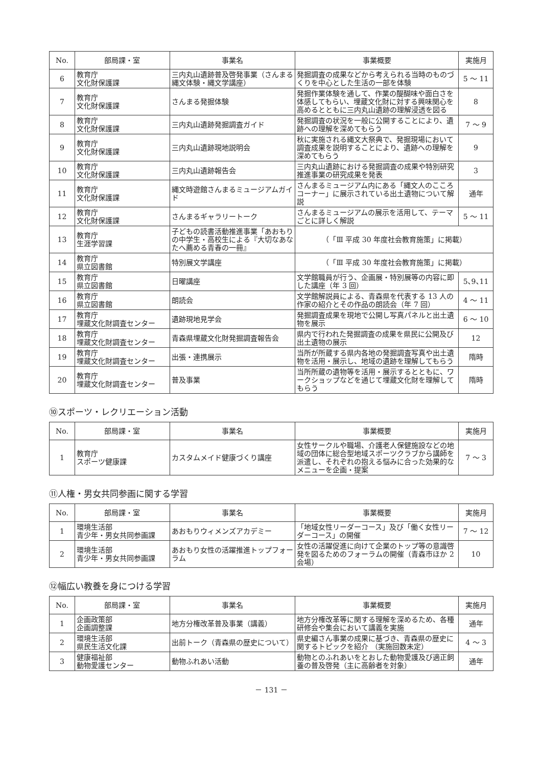| No. | 部局課・室 | 事業名 | 事業概要 | 実施月 |
| --- | --- | --- | --- | --- |
| 6 | 教育庁 文化財保護課 | 三内丸山遺跡普及啓発事業（さんまる縄文体験・縄文学講座） | 発掘調査の成果などから考えられる当時のものづくりを中心とした生活の一部を体験 | 5 〜 11 |
| 7 | 教育庁 文化財保護課 | さんまる発掘体験 | 発掘作業体験を通して、作業の醍醐味や面白さを体感してもらい、埋蔵文化財に対する興味関心を高めるとともに三内丸山遺跡の理解浸透を図る | 8 |
| 8 | 教育庁 文化財保護課 | 三内丸山遺跡発掘調査ガイド | 発掘調査の状況を一般に公開することにより、遺跡への理解を深めてもらう | 7 〜 9 |
| 9 | 教育庁 文化財保護課 | 三内丸山遺跡現地説明会 | 秋に実施される縄文大祭典で、発掘現場において調査成果を説明することにより、遺跡への理解を深めてもらう | 9 |
| 10 | 教育庁 文化財保護課 | 三内丸山遺跡報告会 | 三内丸山遺跡における発掘調査の成果や特別研究推進事業の研究成果を発表 | 3 |
| 11 | 教育庁 文化財保護課 | 縄文時遊館さんまるミュージアムガイド | さんまるミュージアム内にある「縄文人のこころコーナー」に展示されている出土遺物について解説 | 通年 |
| 12 | 教育庁 文化財保護課 | さんまるギャラリートーク | さんまるミュージアムの展示を活用して、テーマごとに詳しく解説 | 5 〜 11 |
| 13 | 教育庁 生涯学習課 | 子どもの読書活動推進事業「あおもりの中学生・高校生による『大切なあなたへ薦める青春の一冊』 | （「Ⅲ 平成 30 年度社会教育施策」に掲載） | |
| 14 | 教育庁 県立図書館 | 特別展文学講座 | （「Ⅲ 平成 30 年度社会教育施策」に掲載） | |
| 15 | 教育庁 県立図書館 | 日曜講座 | 文学館職員が行う、企画展・特別展等の内容に即した講座（年 3 回） | 5､9､11 |
| 16 | 教育庁 県立図書館 | 朗読会 | 文学館解説員による、青森県を代表する 13 人の作家の紹介とその作品の朗読会（年 7 回） | 4 〜 11 |
| 17 | 教育庁 埋蔵文化財調査センター | 遺跡現地見学会 | 発掘調査成果を現地で公開し写真パネルと出土遺物を展示 | 6 〜 10 |
| 18 | 教育庁 埋蔵文化財調査センター | 青森県埋蔵文化財発掘調査報告会 | 県内で行われた発掘調査の成果を県民に公開及び出土遺物の展示 | 12 |
| 19 | 教育庁 埋蔵文化財調査センター | 出張・連携展示 | 当所が所蔵する県内各地の発掘調査写真や出土遺物を活用・展示し、地域の遺跡を理解してもらう | 隋時 |
| 20 | 教育庁 埋蔵文化財調査センター | 普及事業 | 当所所蔵の遺物等を活用・展示するとともに、ワークショップなどを通じて埋蔵文化財を理解してもらう | 隋時 |
⑩スポーツ・レクリエーション活動
| No. | 部局課・室 | 事業名 | 事業概要 | 実施月 |
| --- | --- | --- | --- | --- |
| 1 | 教育庁 スポーツ健康課 | カスタムメイド健康づくり講座 | 女性サークルや職場、介護老人保健施設などの地域の団体に総合型地域スポーツクラブから講師を派遣し、それぞれの抱える悩みに合った効果的なメニューを企画・提案 | 7 〜 3 |
⑪人権・男女共同参画に関する学習
| No. | 部局課・室 | 事業名 | 事業概要 | 実施月 |
| --- | --- | --- | --- | --- |
| 1 | 環境生活部 青少年・男女共同参画課 | あおもりウィメンズアカデミー | 「地域女性リーダーコース」及び「働く女性リーダーコース」の開催 | 7 〜 12 |
| 2 | 環境生活部 青少年・男女共同参画課 | あおもり女性の活躍推進トップフォーラム | 女性の活躍促進に向けて企業のトップ等の意識啓発を図るためのフォーラムの開催（青森市ほか 2 会場） | 10 |
⑫幅広い教養を身につける学習
| No. | 部局課・室 | 事業名 | 事業概要 | 実施月 |
| --- | --- | --- | --- | --- |
| 1 | 企画政策部 企画調整課 | 地方分権改革普及事業（講義） | 地方分権改革等に関する理解を深めるため、各種研修会や集会において講義を実施 | 通年 |
| 2 | 環境生活部 県民生活文化課 | 出前トーク（青森県の歴史について） | 県史編さん事業の成果に基づき、青森県の歴史に関するトピックを紹介 （実施回数未定） | 4 〜 3 |
| 3 | 健康福祉部 動物愛護センター | 動物ふれあい活動 | 動物とのふれあいをとおした動物愛護及び適正飼養の普及啓発（主に高齢者を対象） | 通年 |
－ 131 －